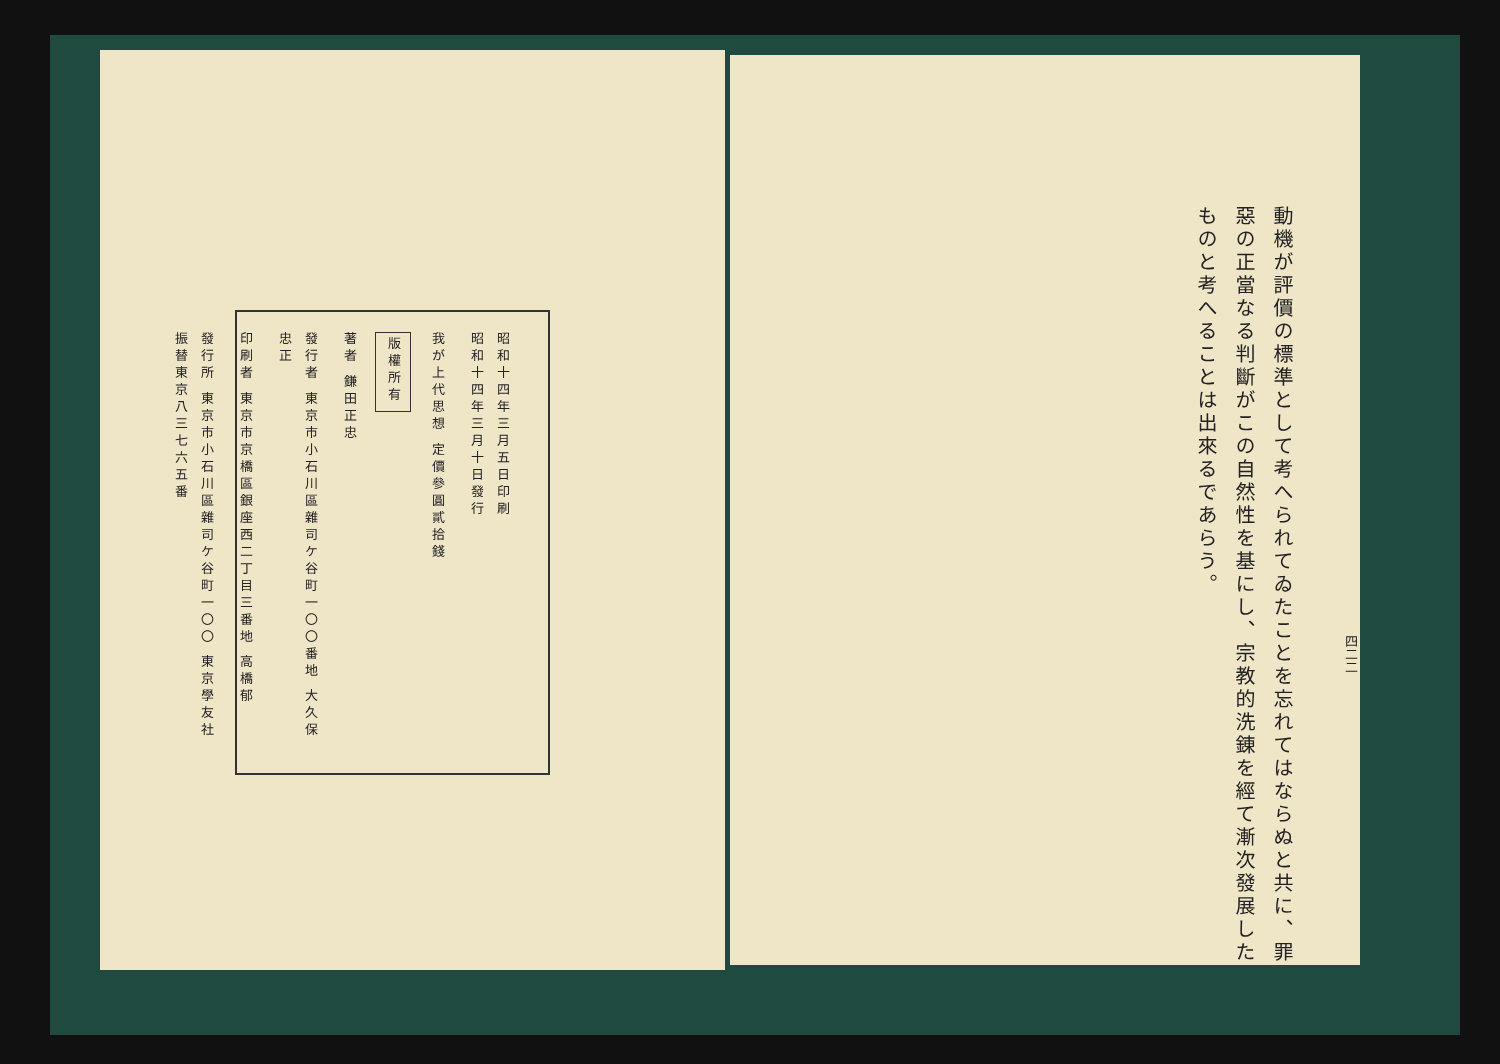昭和十四年三月五日印刷
昭和十四年三月十日發行
我が上代思想 定價參圓貳拾錢
版權所有
著者 鎌田正忠
發行者 東京市小石川區雜司ケ谷町一〇〇番地 大久保忠正
印刷者 東京市京橋區銀座西二丁目三番地 高橋郁
發行所 東京市小石川區雜司ケ谷町一〇〇 東京學友社 振替東京八三七六五番
四二二
動機が評價の標準として考へられてゐたことを忘れてはならぬと共に、罪惡の正當なる判斷がこの自然性を基にし、宗教的洗錬を經て漸次發展したものと考へることは出來るであらう。